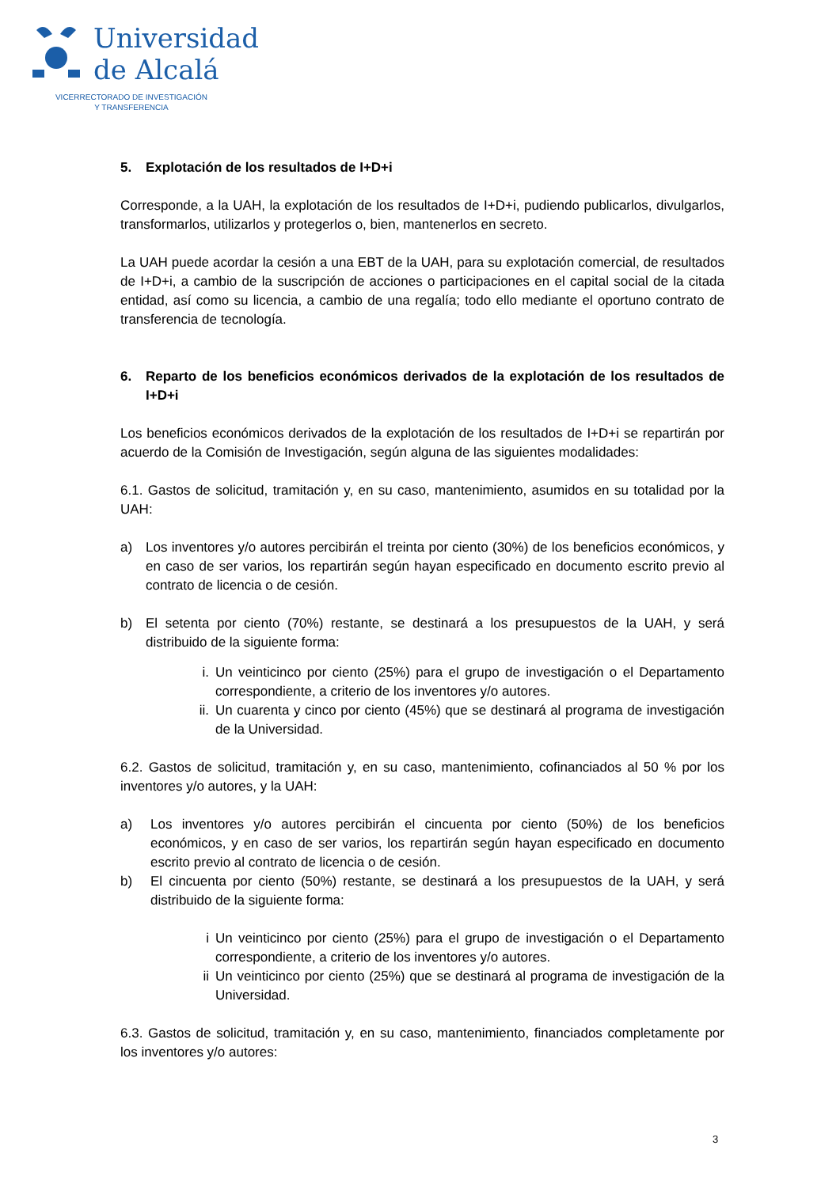Universidad
de Alcalá
VICERRECTORADO DE INVESTIGACIÓN
Y TRANSFERENCIA
5. Explotación de los resultados de I+D+i
Corresponde, a la UAH, la explotación de los resultados de I+D+i, pudiendo publicarlos, divulgarlos, transformarlos, utilizarlos y protegerlos o, bien, mantenerlos en secreto.
La UAH puede acordar la cesión a una EBT de la UAH, para su explotación comercial, de resultados de I+D+i, a cambio de la suscripción de acciones o participaciones en el capital social de la citada entidad, así como su licencia, a cambio de una regalía; todo ello mediante el oportuno contrato de transferencia de tecnología.
6. Reparto de los beneficios económicos derivados de la explotación de los resultados de I+D+i
Los beneficios económicos derivados de la explotación de los resultados de I+D+i se repartirán por acuerdo de la Comisión de Investigación, según alguna de las siguientes modalidades:
6.1. Gastos de solicitud, tramitación y, en su caso, mantenimiento, asumidos en su totalidad por la UAH:
a) Los inventores y/o autores percibirán el treinta por ciento (30%) de los beneficios económicos, y en caso de ser varios, los repartirán según hayan especificado en documento escrito previo al contrato de licencia o de cesión.
b) El setenta por ciento (70%) restante, se destinará a los presupuestos de la UAH, y será distribuido de la siguiente forma:
i. Un veinticinco por ciento (25%) para el grupo de investigación o el Departamento correspondiente, a criterio de los inventores y/o autores.
ii. Un cuarenta y cinco por ciento (45%) que se destinará al programa de investigación de la Universidad.
6.2. Gastos de solicitud, tramitación y, en su caso, mantenimiento, cofinanciados al 50 % por los inventores y/o autores, y la UAH:
a) Los inventores y/o autores percibirán el cincuenta por ciento (50%) de los beneficios económicos, y en caso de ser varios, los repartirán según hayan especificado en documento escrito previo al contrato de licencia o de cesión.
b) El cincuenta por ciento (50%) restante, se destinará a los presupuestos de la UAH, y será distribuido de la siguiente forma:
i Un veinticinco por ciento (25%) para el grupo de investigación o el Departamento correspondiente, a criterio de los inventores y/o autores.
ii Un veinticinco por ciento (25%) que se destinará al programa de investigación de la Universidad.
6.3. Gastos de solicitud, tramitación y, en su caso, mantenimiento, financiados completamente por los inventores y/o autores:
3